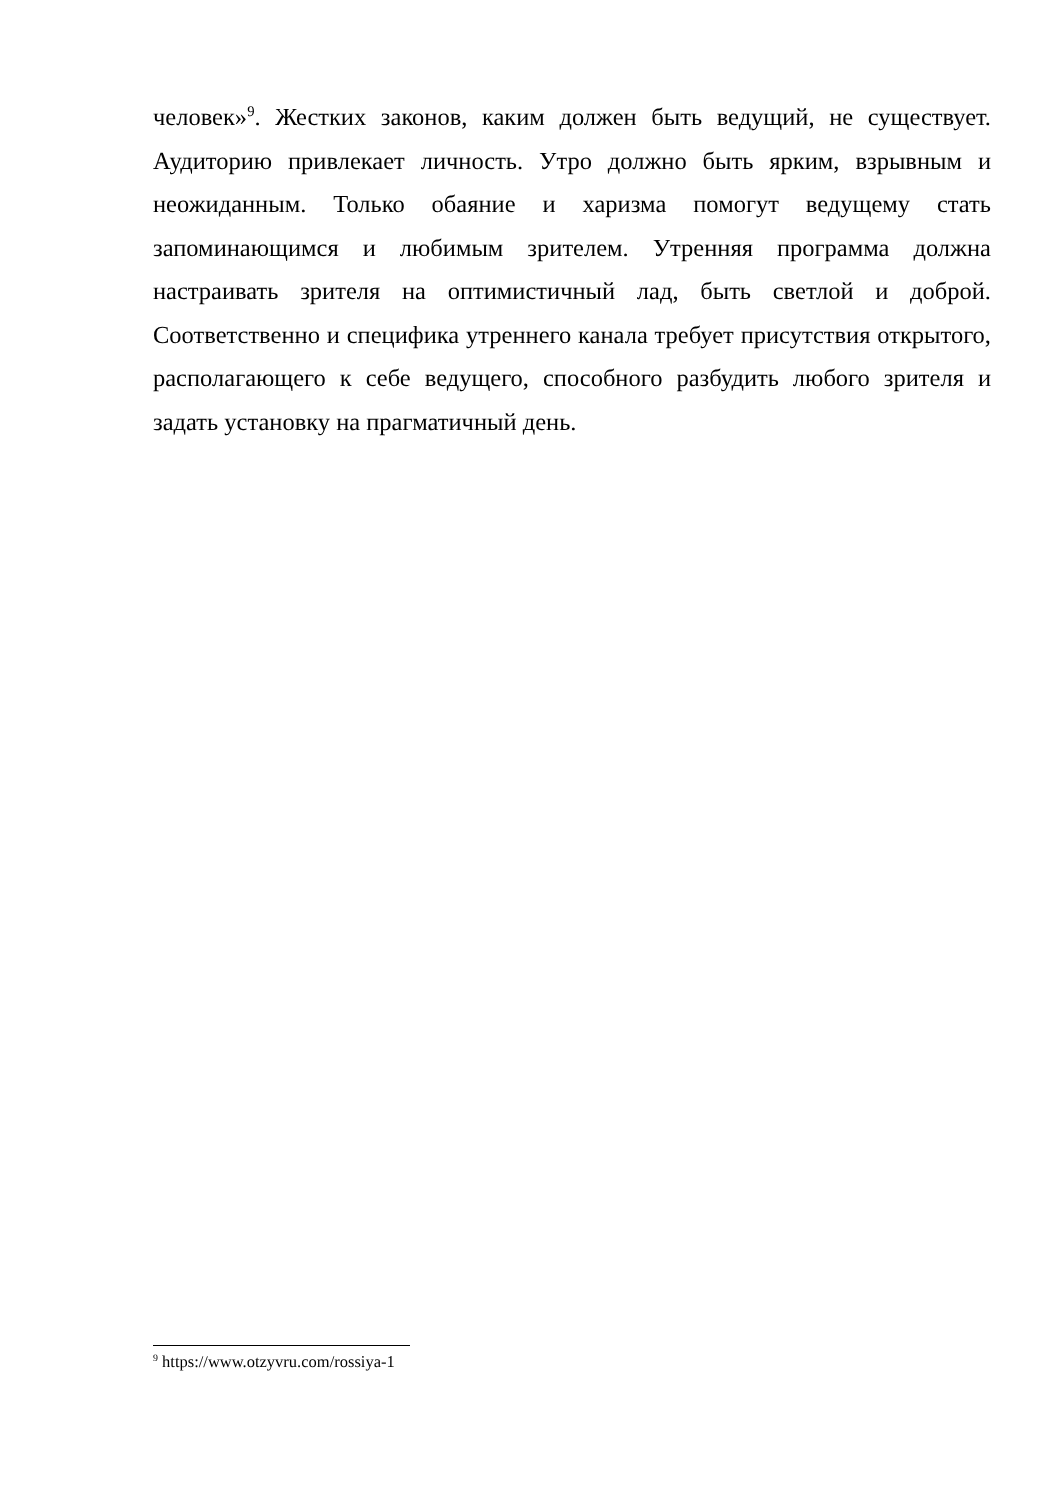человек»<sup>9</sup>. Жестких законов, каким должен быть ведущий, не существует. Аудиторию привлекает личность. Утро должно быть ярким, взрывным и неожиданным. Только обаяние и харизма помогут ведущему стать запоминающимся и любимым зрителем. Утренняя программа должна настраивать зрителя на оптимистичный лад, быть светлой и доброй. Соответственно и специфика утреннего канала требует присутствия открытого, располагающего к себе ведущего, способного разбудить любого зрителя и задать установку на прагматичный день.
<sup>9</sup> https://www.otzyvru.com/rossiya-1